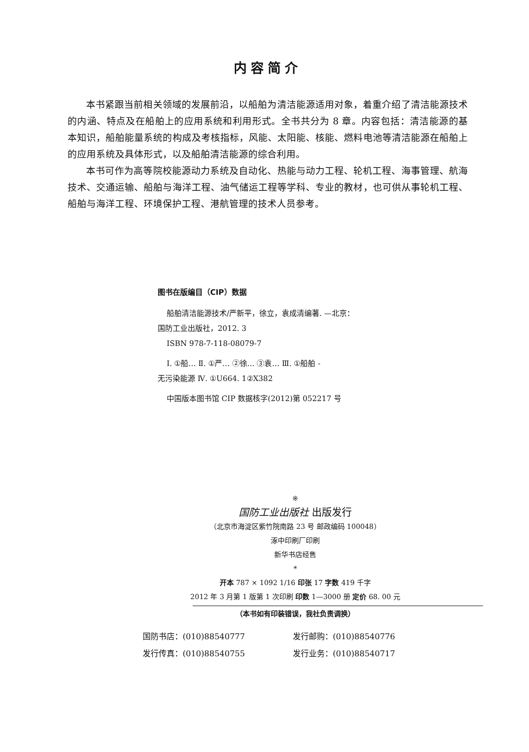内容简介
本书紧跟当前相关领域的发展前沿，以船舶为清洁能源适用对象，着重介绍了清洁能源技术的内涵、特点及在船舶上的应用系统和利用形式。全书共分为 8 章。内容包括：清洁能源的基本知识，船舶能量系统的构成及考核指标，风能、太阳能、核能、燃料电池等清洁能源在船舶上的应用系统及具体形式，以及船舶清洁能源的综合利用。
本书可作为高等院校能源动力系统及自动化、热能与动力工程、轮机工程、海事管理、航海技术、交通运输、船舶与海洋工程、油气储运工程等学科、专业的教材，也可供从事轮机工程、船舶与海洋工程、环境保护工程、港航管理的技术人员参考。
图书在版编目（CIP）数据
船舶清洁能源技术/严新平，徐立，袁成清编著. —北京：
国防工业出版社，2012. 3
ISBN 978-7-118-08079-7
Ⅰ. ①船… Ⅱ. ①严… ②徐… ③袁… Ⅲ. ①船舶 -
无污染能源 Ⅳ. ①U664. 1②X382
中国版本图书馆 CIP 数据核字(2012)第 052217 号
※
国防工业出版社 出版发行
（北京市海淀区紫竹院南路 23 号 邮政编码 100048）
涿中印刷厂印刷
新华书店经售
*
开本 787 × 1092 1/16 印张 17 字数 419 千字
2012 年 3 月第 1 版第 1 次印刷 印数 1—3000 册 定价 68. 00 元
（本书如有印装错误，我社负责调换）
国防书店：(010)88540777
发行邮购：(010)88540776
发行传真：(010)88540755
发行业务：(010)88540717